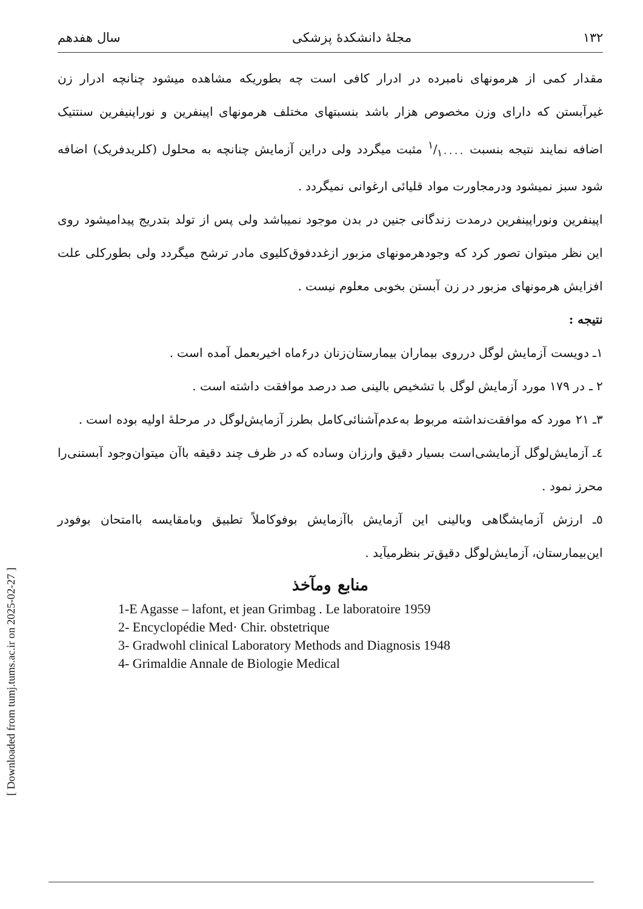[ Downloaded from tumj.tums.ac.ir on 2025-02-27 ]
۱۳۲ مجلهٔ دانشکدهٔ پزشکی سال هفدهم
مقدار کمی از هرمونهای نامبرده در ادرار کافی است چه بطوریکه مشاهده میشود چنانچه ادرار زن غیرآبستن که دارای وزن مخصوص هزار باشد بنسبتهای مختلف هرمونهای اپینفرین و نوراپنیفرین سنتتیک اضافه نمایند نتیجه بنسبت ۱/۱۰۰۰۰ مثبت میگردد ولی دراین آزمایش چنانچه به محلول (کلریدفریک) اضافه شود سبز نمیشود ودرمجاورت مواد قلیائی ارغوانی نمیگردد .
اپینفرین ونوراپینفرین درمدت زندگانی جنین در بدن موجود نمیباشد ولی پس از تولد بتدریج پیدامیشود روی این نظر میتوان تصور کرد که وجودهرمونهای مزبور ازغددفوق‌کلیوی مادر ترشح میگردد ولی بطورکلی علت افزایش هرمونهای مزبور در زن آبستن بخوبی معلوم نیست .
نتیجه :
۱ـ دویست آزمایش لوگل درروی بیماران بیمارستان‌زنان در۶ماه اخیربعمل آمده است .
۲ ـ در ۱۷۹ مورد آزمایش لوگل با تشخیص بالینی صد درصد موافقت داشته است .
۳ـ ۲۱ مورد که موافقت‌نداشته مربوط به‌عدم‌آشنائی‌کامل بطرز آزمایش‌لوگل در مرحلهٔ اولیه بوده است .
٤ـ آزمایش‌لوگل آزمایشی‌است بسیار دقیق وارزان وساده که در ظرف چند دقیقه باآن میتوان‌وجود آبستنی‌را محرز نمود .
٥ـ ارزش آزمایشگاهی وبالینی این آزمایش باآزمایش بوفوکاملاً تطبیق وبامقایسه باامتحان بوفودر این‌بیمارستان، آزمایش‌لوگل دقیق‌تر بنظرمیآید .
منابع ومآخذ
1-E Agasse – lafont, et jean Grimbag . Le laboratoire 1959
2- Encyclopédie Med· Chir. obstetrique
3- Gradwohl clinical Laboratory Methods and Diagnosis 1948
4- Grimaldie Annale de Biologie Medical